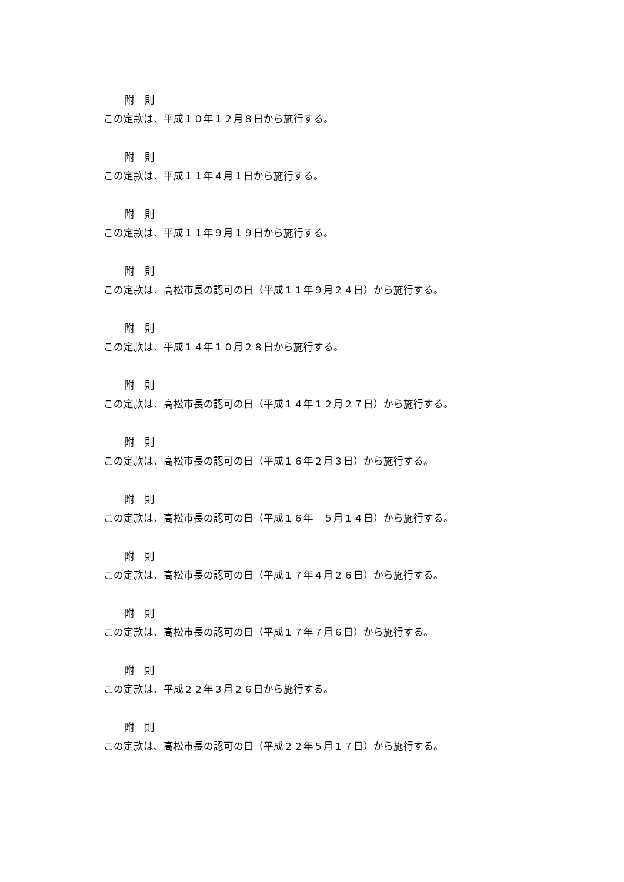附　則
この定款は、平成１０年１２月８日から施行する。
附　則
この定款は、平成１１年４月１日から施行する。
附　則
この定款は、平成１１年９月１９日から施行する。
附　則
この定款は、高松市長の認可の日（平成１１年９月２４日）から施行する。
附　則
この定款は、平成１４年１０月２８日から施行する。
附　則
この定款は、高松市長の認可の日（平成１４年１２月２７日）から施行する。
附　則
この定款は、高松市長の認可の日（平成１６年２月３日）から施行する。
附　則
この定款は、高松市長の認可の日（平成１６年　５月１４日）から施行する。
附　則
この定款は、高松市長の認可の日（平成１７年４月２６日）から施行する。
附　則
この定款は、高松市長の認可の日（平成１７年７月６日）から施行する。
附　則
この定款は、平成２２年３月２６日から施行する。
附　則
この定款は、高松市長の認可の日（平成２２年５月１７日）から施行する。